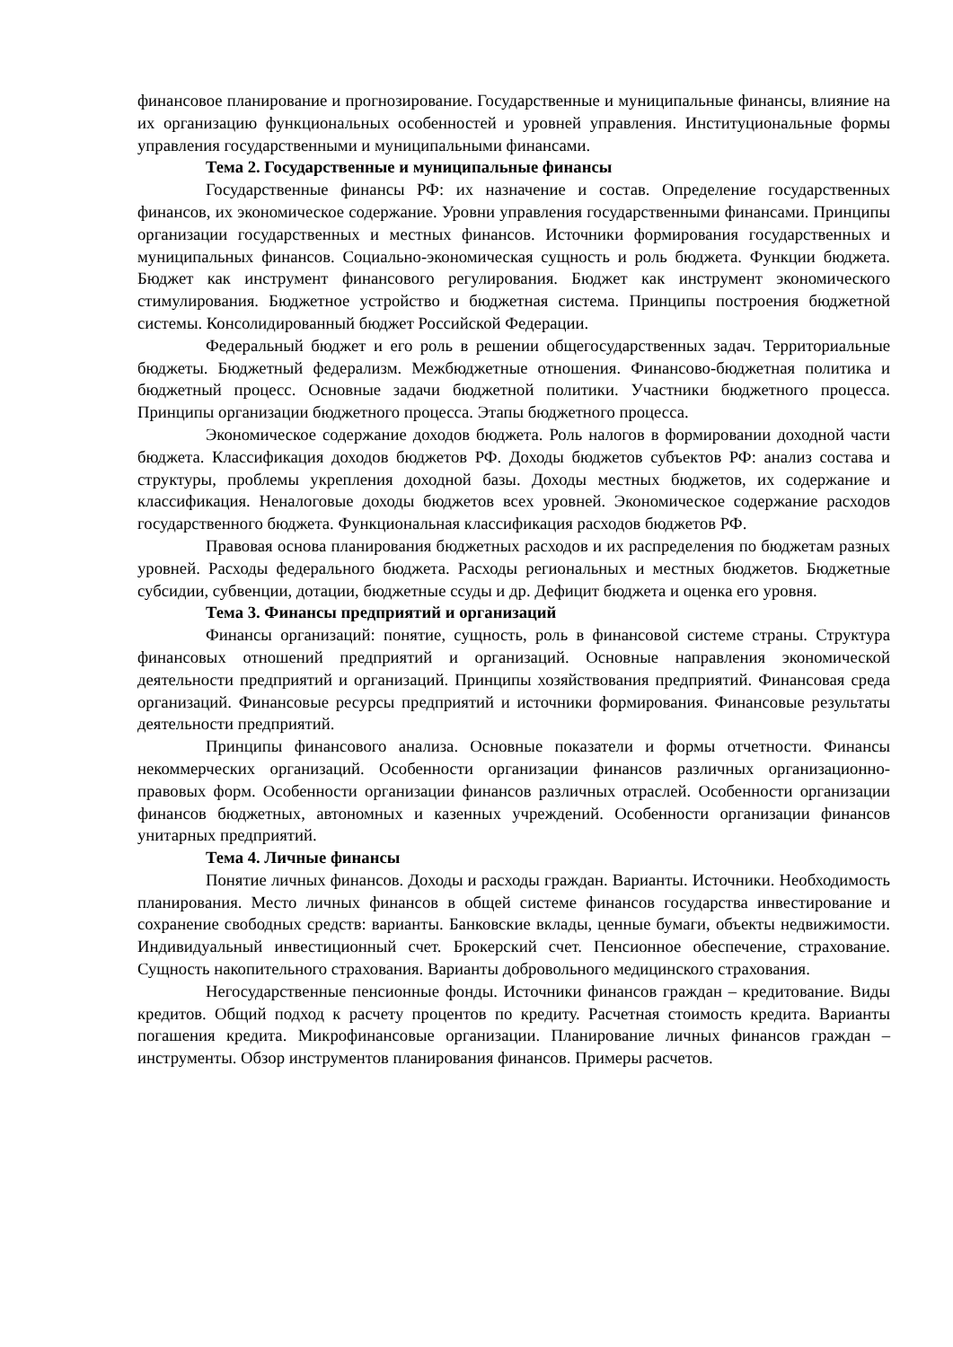финансовое планирование и прогнозирование. Государственные и муниципальные финансы, влияние на их организацию функциональных особенностей и уровней управления. Институциональные формы управления государственными и муниципальными финансами.
Тема 2. Государственные и муниципальные финансы
Государственные финансы РФ: их назначение и состав. Определение государственных финансов, их экономическое содержание. Уровни управления государственными финансами. Принципы организации государственных и местных финансов. Источники формирования государственных и муниципальных финансов. Социально-экономическая сущность и роль бюджета. Функции бюджета. Бюджет как инструмент финансового регулирования. Бюджет как инструмент экономического стимулирования. Бюджетное устройство и бюджетная система. Принципы построения бюджетной системы. Консолидированный бюджет Российской Федерации.
Федеральный бюджет и его роль в решении общегосударственных задач. Территориальные бюджеты. Бюджетный федерализм. Межбюджетные отношения. Финансово-бюджетная политика и бюджетный процесс. Основные задачи бюджетной политики. Участники бюджетного процесса. Принципы организации бюджетного процесса. Этапы бюджетного процесса.
Экономическое содержание доходов бюджета. Роль налогов в формировании доходной части бюджета. Классификация доходов бюджетов РФ. Доходы бюджетов субъектов РФ: анализ состава и структуры, проблемы укрепления доходной базы. Доходы местных бюджетов, их содержание и классификация. Неналоговые доходы бюджетов всех уровней. Экономическое содержание расходов государственного бюджета. Функциональная классификация расходов бюджетов РФ.
Правовая основа планирования бюджетных расходов и их распределения по бюджетам разных уровней. Расходы федерального бюджета. Расходы региональных и местных бюджетов. Бюджетные субсидии, субвенции, дотации, бюджетные ссуды и др. Дефицит бюджета и оценка его уровня.
Тема 3. Финансы предприятий и организаций
Финансы организаций: понятие, сущность, роль в финансовой системе страны. Структура финансовых отношений предприятий и организаций. Основные направления экономической деятельности предприятий и организаций. Принципы хозяйствования предприятий. Финансовая среда организаций. Финансовые ресурсы предприятий и источники формирования. Финансовые результаты деятельности предприятий.
Принципы финансового анализа. Основные показатели и формы отчетности. Финансы некоммерческих организаций. Особенности организации финансов различных организационно-правовых форм. Особенности организации финансов различных отраслей. Особенности организации финансов бюджетных, автономных и казенных учреждений. Особенности организации финансов унитарных предприятий.
Тема 4. Личные финансы
Понятие личных финансов. Доходы и расходы граждан. Варианты. Источники. Необходимость планирования. Место личных финансов в общей системе финансов государства инвестирование и сохранение свободных средств: варианты. Банковские вклады, ценные бумаги, объекты недвижимости. Индивидуальный инвестиционный счет. Брокерский счет. Пенсионное обеспечение, страхование. Сущность накопительного страхования. Варианты добровольного медицинского страхования.
Негосударственные пенсионные фонды. Источники финансов граждан – кредитование. Виды кредитов. Общий подход к расчету процентов по кредиту. Расчетная стоимость кредита. Варианты погашения кредита. Микрофинансовые организации. Планирование личных финансов граждан – инструменты. Обзор инструментов планирования финансов. Примеры расчетов.